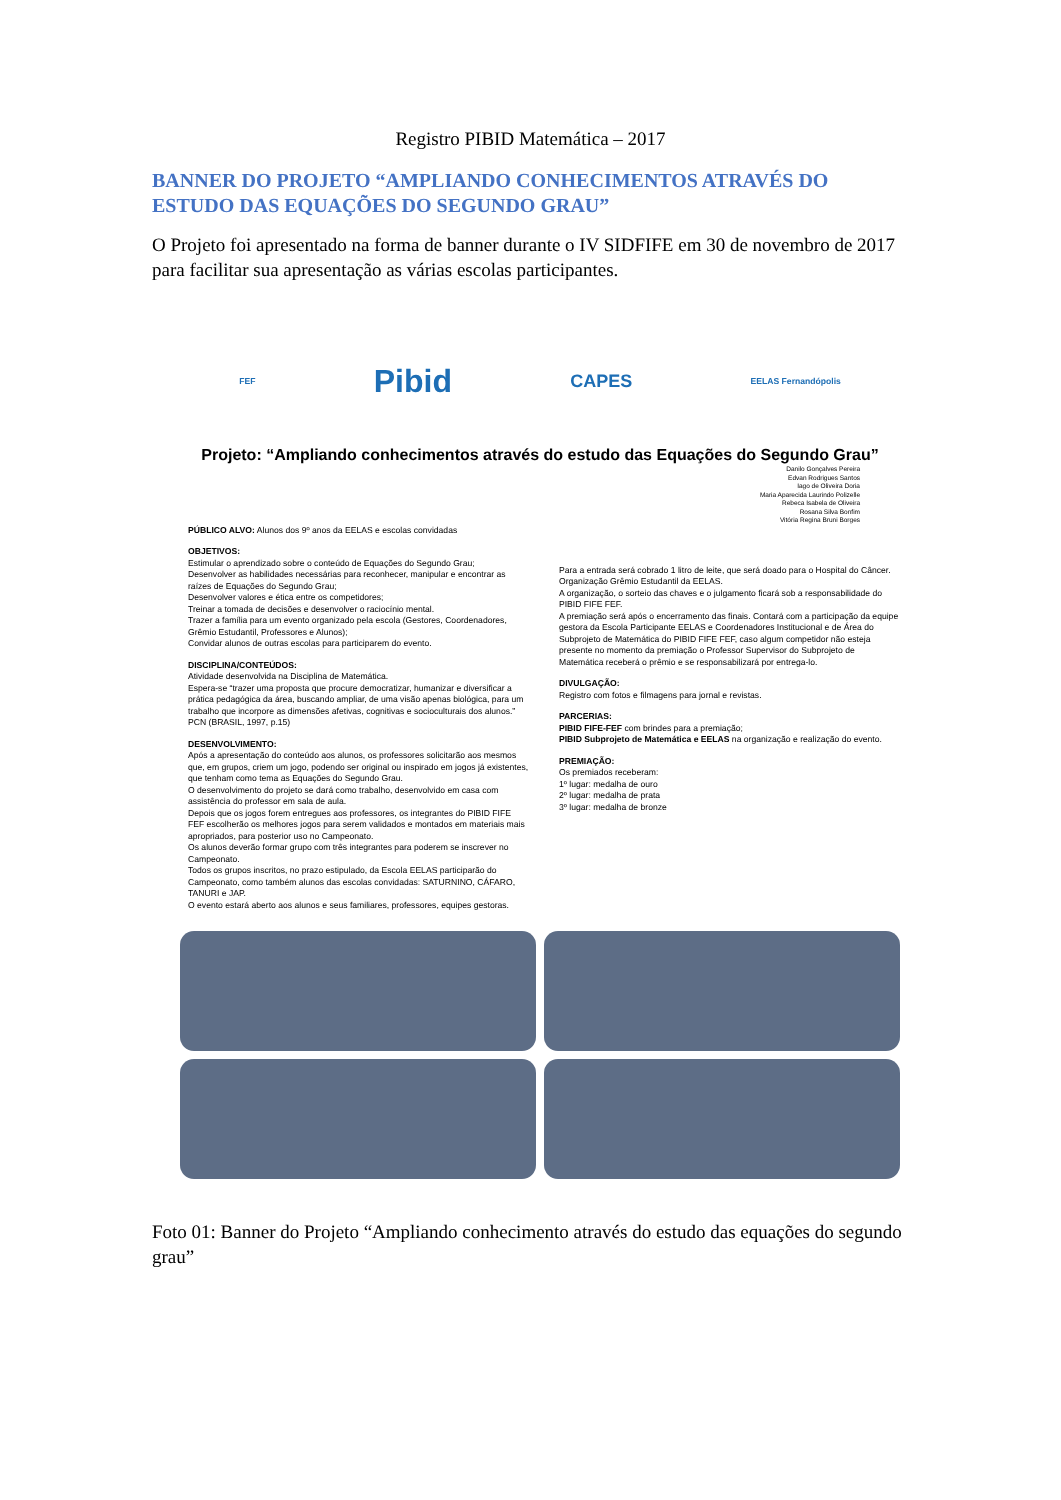Registro PIBID Matemática – 2017
BANNER DO PROJETO “AMPLIANDO CONHECIMENTOS ATRAVÉS DO ESTUDO DAS EQUAÇÕES DO SEGUNDO GRAU”
O Projeto foi apresentado na forma de banner durante o IV SIDFIFE em 30 de novembro de 2017 para facilitar sua apresentação as várias escolas participantes.
FEF Pibid CAPES EELAS Fernandópolis
Projeto: “Ampliando conhecimentos através do estudo das Equações do Segundo Grau”
Danilo Gonçalves Pereira
Edvan Rodrigues Santos
Iago de Oliveira Doria
Maria Aparecida Laurindo Polizelle
Rebeca Isabela de Oliveira
Rosana Silva Bonfim
Vitória Regina Bruni Borges
PÚBLICO ALVO: Alunos dos 9º anos da EELAS e escolas convidadas
OBJETIVOS:
Estimular o aprendizado sobre o conteúdo de Equações do Segundo Grau;
Desenvolver as habilidades necessárias para reconhecer, manipular e encontrar as raízes de Equações do Segundo Grau;
Desenvolver valores e ética entre os competidores;
Treinar a tomada de decisões e desenvolver o raciocínio mental.
Trazer a família para um evento organizado pela escola (Gestores, Coordenadores, Grêmio Estudantil, Professores e Alunos);
Convidar alunos de outras escolas para participarem do evento.
DISCIPLINA/CONTEÚDOS:
Atividade desenvolvida na Disciplina de Matemática.
Espera-se “trazer uma proposta que procure democratizar, humanizar e diversificar a prática pedagógica da área, buscando ampliar, de uma visão apenas biológica, para um trabalho que incorpore as dimensões afetivas, cognitivas e socioculturais dos alunos.” PCN (BRASIL, 1997, p.15)
DESENVOLVIMENTO:
Após a apresentação do conteúdo aos alunos, os professores solicitarão aos mesmos que, em grupos, criem um jogo, podendo ser original ou inspirado em jogos já existentes, que tenham como tema as Equações do Segundo Grau.
O desenvolvimento do projeto se dará como trabalho, desenvolvido em casa com assistência do professor em sala de aula.
Depois que os jogos forem entregues aos professores, os integrantes do PIBID FIFE FEF escolherão os melhores jogos para serem validados e montados em materiais mais apropriados, para posterior uso no Campeonato.
Os alunos deverão formar grupo com três integrantes para poderem se inscrever no Campeonato.
Todos os grupos inscritos, no prazo estipulado, da Escola EELAS participarão do Campeonato, como também alunos das escolas convidadas: SATURNINO, CÁFARO, TANURI e JAP.
O evento estará aberto aos alunos e seus familiares, professores, equipes gestoras.
Para a entrada será cobrado 1 litro de leite, que será doado para o Hospital do Câncer. Organização Grêmio Estudantil da EELAS.
A organização, o sorteio das chaves e o julgamento ficará sob a responsabilidade do PIBID FIFE FEF.
A premiação será após o encerramento das finais. Contará com a participação da equipe gestora da Escola Participante EELAS e Coordenadores Institucional e de Área do Subprojeto de Matemática do PIBID FIFE FEF, caso algum competidor não esteja presente no momento da premiação o Professor Supervisor do Subprojeto de Matemática receberá o prêmio e se responsabilizará por entrega-lo.
DIVULGAÇÃO:
Registro com fotos e filmagens para jornal e revistas.
PARCERIAS:
PIBID FIFE-FEF com brindes para a premiação;
PIBID Subprojeto de Matemática e EELAS na organização e realização do evento.
PREMIAÇÃO:
Os premiados receberam:
1º lugar: medalha de ouro
2º lugar: medalha de prata
3º lugar: medalha de bronze
Foto 01: Banner do Projeto “Ampliando conhecimento através do estudo das equações do segundo grau”